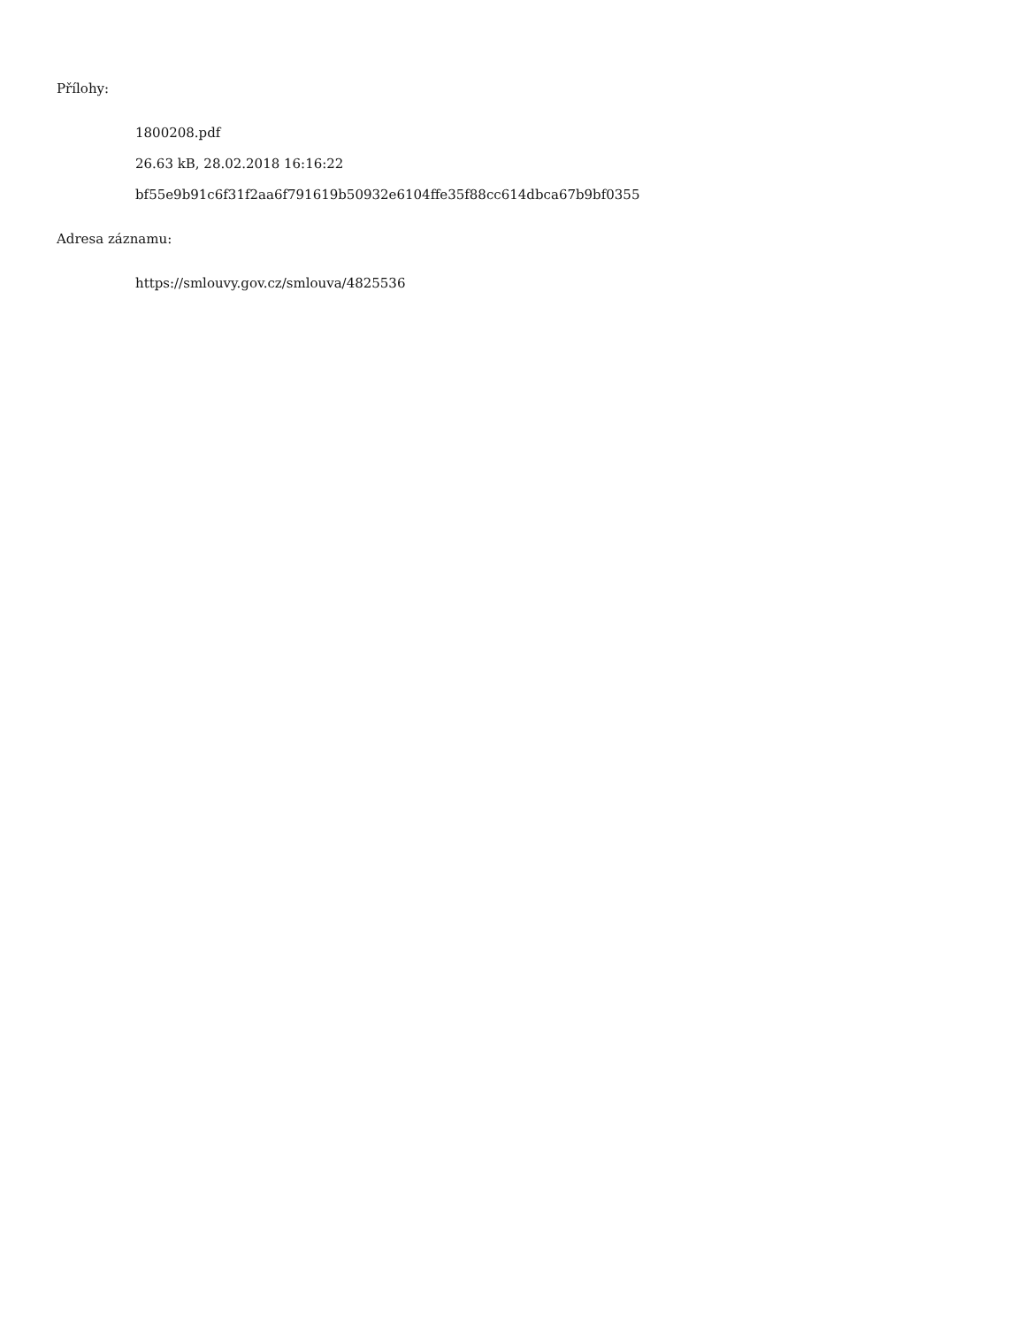Přílohy:
1800208.pdf
26.63 kB, 28.02.2018 16:16:22
bf55e9b91c6f31f2aa6f791619b50932e6104ffe35f88cc614dbca67b9bf0355
Adresa záznamu:
https://smlouvy.gov.cz/smlouva/4825536